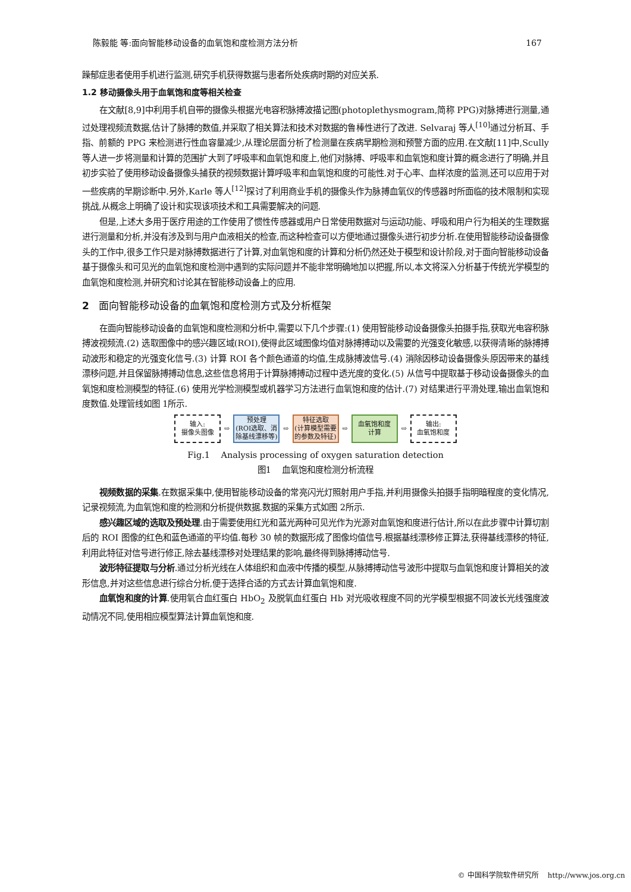陈毅能 等:面向智能移动设备的血氧饱和度检测方法分析 167
躁郁症患者使用手机进行监测,研究手机获得数据与患者所处疾病时期的对应关系.
1.2 移动摄像头用于血氧饱和度等相关检查
在文献[8,9]中利用手机自带的摄像头根据光电容积脉搏波描记图(photoplethysmogram,简称 PPG)对脉搏进行测量,通过处理视频流数据,估计了脉搏的数值,并采取了相关算法和技术对数据的鲁棒性进行了改进. Selvaraj 等人<sup>[10]</sup>通过分析耳、手指、前额的 PPG 来检测进行性血容量减少,从理论层面分析了检测量在疾病早期检测和预警方面的应用.在文献[11]中,Scully 等人进一步将测量和计算的范围扩大到了呼吸率和血氧饱和度上,他们对脉搏、呼吸率和血氧饱和度计算的概念进行了明确,并且初步实验了使用移动设备摄像头捕获的视频数据计算呼吸率和血氧饱和度的可能性.对于心率、血样浓度的监测,还可以应用于对一些疾病的早期诊断中.另外,Karle 等人<sup>[12]</sup>探讨了利用商业手机的摄像头作为脉搏血氧仪的传感器时所面临的技术限制和实现挑战,从概念上明确了设计和实现该项技术和工具需要解决的问题.
但是,上述大多用于医疗用途的工作使用了惯性传感器或用户日常使用数据对与运动功能、呼吸和用户行为相关的生理数据进行测量和分析,并没有涉及到与用户血液相关的检查,而这种检查可以方便地通过摄像头进行初步分析.在使用智能移动设备摄像头的工作中,很多工作只是对脉搏数据进行了计算,对血氧饱和度的计算和分析仍然还处于模型和设计阶段,对于面向智能移动设备基于摄像头和可见光的血氧饱和度检测中遇到的实际问题并不能非常明确地加以把握,所以,本文将深入分析基于传统光学模型的血氧饱和度检测,并研究和讨论其在智能移动设备上的应用.
2 面向智能移动设备的血氧饱和度检测方式及分析框架
在面向智能移动设备的血氧饱和度检测和分析中,需要以下几个步骤:(1) 使用智能移动设备摄像头拍摄手指,获取光电容积脉搏波视频流.(2) 选取图像中的感兴趣区域(ROI),使得此区域图像均值对脉搏搏动以及需要的光强变化敏感,以获得清晰的脉搏搏动波形和稳定的光强变化信号.(3) 计算 ROI 各个颜色通道的均值,生成脉搏波信号.(4) 消除因移动设备摄像头原因带来的基线漂移问题,并且保留脉搏搏动信息,这些信息将用于计算脉搏搏动过程中透光度的变化.(5) 从信号中提取基于移动设备摄像头的血氧饱和度检测模型的特征.(6) 使用光学检测模型或机器学习方法进行血氧饱和度的估计.(7) 对结果进行平滑处理,输出血氧饱和度数值.处理管线如图 1所示.
输入:
摄像头图像
⇨
预处理
(ROI选取、消除基线漂移等)
⇨
特征选取
(计算模型需要的参数及特征)
⇨
血氧饱和度
计算
⇨
输出:
血氧饱和度
Fig.1 Analysis processing of oxygen saturation detection
图1 血氧饱和度检测分析流程
视频数据的采集.在数据采集中,使用智能移动设备的常亮闪光灯照射用户手指,并利用摄像头拍摄手指明暗程度的变化情况,记录视频流,为血氧饱和度的检测和分析提供数据.数据的采集方式如图 2所示.
感兴趣区域的选取及预处理.由于需要使用红光和蓝光两种可见光作为光源对血氧饱和度进行估计,所以在此步骤中计算切割后的 ROI 图像的红色和蓝色通道的平均值.每秒 30 帧的数据形成了图像均值信号.根据基线漂移修正算法,获得基线漂移的特征,利用此特征对信号进行修正,除去基线漂移对处理结果的影响,最终得到脉搏搏动信号.
波形特征提取与分析.通过分析光线在人体组织和血液中传播的模型,从脉搏搏动信号波形中提取与血氧饱和度计算相关的波形信息,并对这些信息进行综合分析,便于选择合适的方式去计算血氧饱和度.
血氧饱和度的计算.使用氧合血红蛋白 HbO<sub>2</sub> 及脱氧血红蛋白 Hb 对光吸收程度不同的光学模型根据不同波长光线强度波动情况不同,使用相应模型算法计算血氧饱和度.
© 中国科学院软件研究所 http://www.jos.org.cn